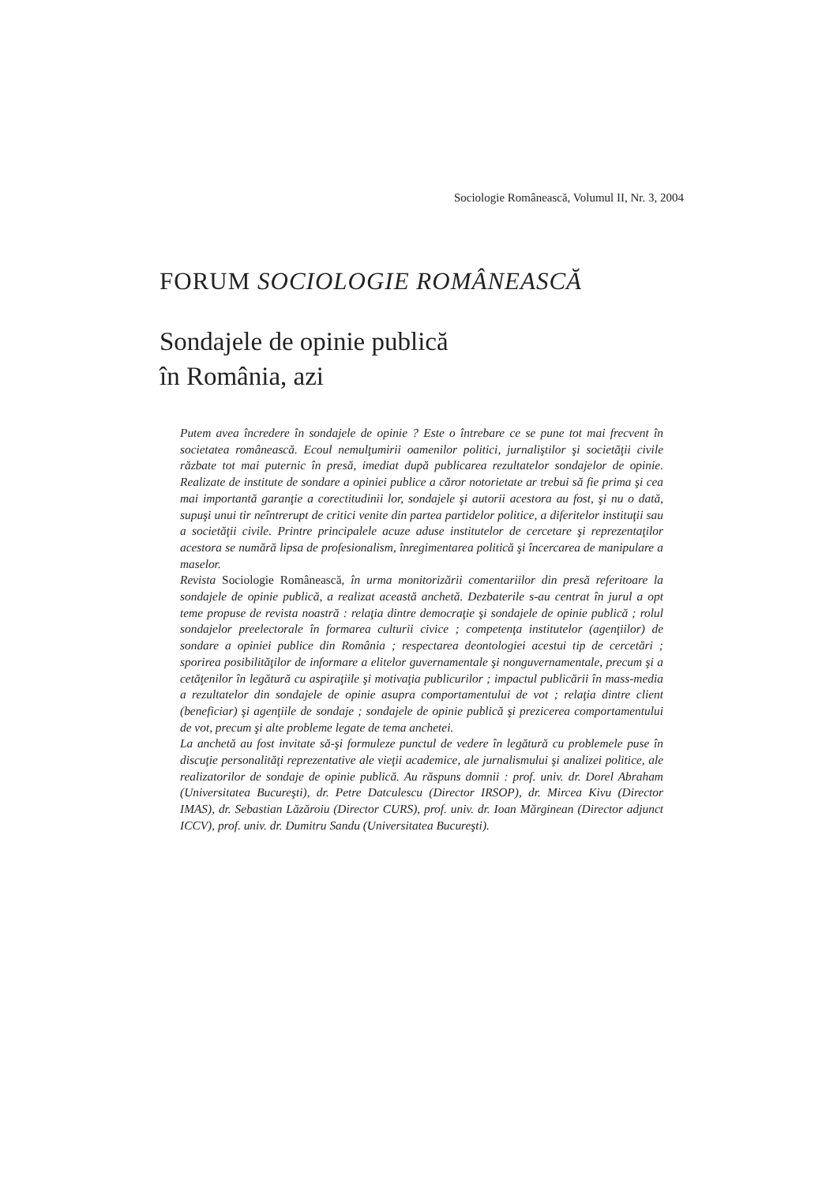Sociologie Românească, Volumul II, Nr. 3, 2004
FORUM SOCIOLOGIE ROMÂNEASCĂ
Sondajele de opinie publică
în România, azi
Putem avea încredere în sondajele de opinie ? Este o întrebare ce se pune tot mai frecvent în societatea românească. Ecoul nemulţumirii oamenilor politici, jurnaliştilor şi societăţii civile răzbate tot mai puternic în presă, imediat după publicarea rezultatelor sondajelor de opinie. Realizate de institute de sondare a opiniei publice a căror notorietate ar trebui să fie prima şi cea mai importantă garanţie a corectitudinii lor, sondajele şi autorii acestora au fost, şi nu o dată, supuşi unui tir neîntrerupt de critici venite din partea partidelor politice, a diferitelor instituţii sau a societăţii civile. Printre principalele acuze aduse institutelor de cercetare şi reprezentaţilor acestora se numără lipsa de profesionalism, înregimentarea politică şi încercarea de manipulare a maselor.
Revista Sociologie Românească, în urma monitorizării comentariilor din presă referitoare la sondajele de opinie publică, a realizat această anchetă. Dezbaterile s-au centrat în jurul a opt teme propuse de revista noastră : relaţia dintre democraţie şi sondajele de opinie publică ; rolul sondajelor preelectorale în formarea culturii civice ; competenţa institutelor (agenţiilor) de sondare a opiniei publice din România ; respectarea deontologiei acestui tip de cercetări ; sporirea posibilităţilor de informare a elitelor guvernamentale şi nonguvernamentale, precum şi a cetăţenilor în legătură cu aspiraţiile şi motivaţia publicurilor ; impactul publicării în mass-media a rezultatelor din sondajele de opinie asupra comportamentului de vot ; relaţia dintre client (beneficiar) şi agenţiile de sondaje ; sondajele de opinie publică şi prezicerea comportamentului de vot, precum şi alte probleme legate de tema anchetei.
La anchetă au fost invitate să-şi formuleze punctul de vedere în legătură cu problemele puse în discuţie personalităţi reprezentative ale vieţii academice, ale jurnalismului şi analizei politice, ale realizatorilor de sondaje de opinie publică. Au răspuns domnii : prof. univ. dr. Dorel Abraham (Universitatea Bucureşti), dr. Petre Datculescu (Director IRSOP), dr. Mircea Kivu (Director IMAS), dr. Sebastian Lăzăroiu (Director CURS), prof. univ. dr. Ioan Mărginean (Director adjunct ICCV), prof. univ. dr. Dumitru Sandu (Universitatea Bucureşti).